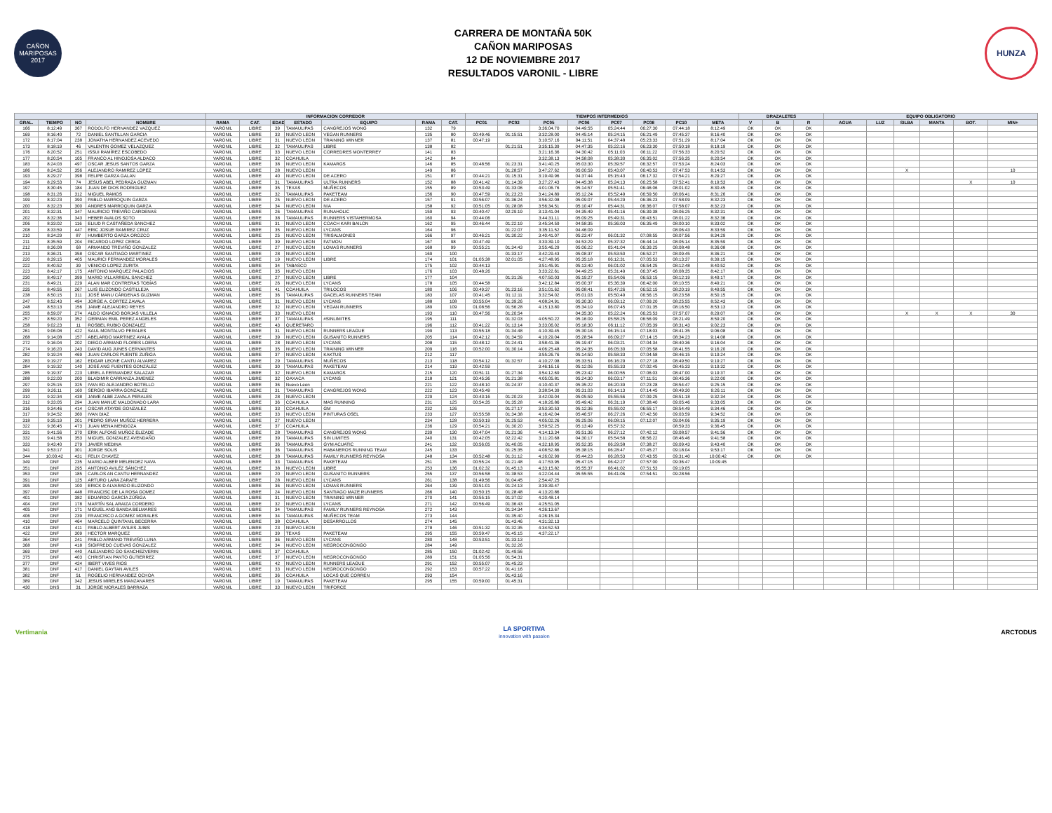CAÑON MARIPOSAS 2017
CARRERA DE MONTAÑA 50K
CAÑON MARIPOSAS
12 DE NOVIEMBRE 2017
RESULTADOS VARONIL - LIBRE
HUNZA
| | | | | INFORMACION CORREDOR | | | | | | | TIEMPOS INTERMEDIOS | | | | | | | | BRAZALETES | | | EQUIPO OBLIGATORIO | | | | | |
| --- | --- | --- | --- | --- | --- | --- | --- | --- | --- | --- | --- | --- | --- | --- | --- | --- | --- | --- | --- | --- | --- | --- | --- | --- | --- | --- | --- |
| GRAL. | TIEMPO | NO | NOMBRE | RAMA | CAT. | EDAD | ESTADO | EQUIPO | RAMA | CAT. | PC01 | PC02 | PC05 | PC06 | PC07 | PC08 | PC10 | META | V | B | R | AGUA | LUZ | SILBA | MANTA | BOT. | MIN+ |
| 166 | 8:12:49 | 367 | RODOLFO HERNANDEZ VAZQUEZ | VARONIL | LIBRE | 39 | TAMAULIPAS | CANGREJOS WONG | 132 | 79 | | | 3:36:04.70 | 04:49:55 | 05:24:44 | 06:27:30 | 07:44:18 | 8:12:49 | OK | OK | OK | | | | | | |
| 169 | 8:16:40 | 72 | DANIEL SANTILLAN GARCIA | VARONIL | LIBRE | 33 | NUEVO LEON | VEGAN RUNNERS | 135 | 80 | 00:49:46 | 01:15:51 | 3:32:28.00 | 04:45:14 | 05:24:15 | 06:21:49 | 07:45:37 | 8:16:40 | OK | OK | OK | | | | | | |
| 172 | 8:17:04 | 238 | JONATHA HERNANDEZ ACEVEDO | VARONIL | LIBRE | 31 | NUEVO LEON | TRAINING WINNER | 137 | 81 | 00:47:19 | | 3:10:57.16 | 04:11:51 | 04:37:48 | 05:23:33 | 07:51:29 | 8:17:04 | OK | OK | OK | | | | | | |
| 173 | 8:18:19 | 46 | VALENTIN GOMEZ VELAZQUEZ | VARONIL | LIBRE | 32 | TAMAULIPAS | LIBRE | 138 | 82 | | 01:21:51 | 3:35:15.39 | 04:47:35 | 05:22:16 | 06:23:30 | 07:50:18 | 8:18:19 | OK | OK | OK | | | | | | |
| 176 | 8:20:52 | 251 | ISSUI RAMÍREZ ESCOBEDO | VARONIL | LIBRE | 33 | NUEVO LEON | CORREDRES MONTERREY | 141 | 83 | | | 3:21:16.36 | 04:30:42 | 05:11:03 | 06:11:22 | 07:56:33 | 8:20:52 | OK | OK | OK | | | | | | |
| 177 | 8:20:54 | 105 | FRANCO AL HINOJOSA ALDACO | VARONIL | LIBRE | 32 | COAHUILA | | 142 | 84 | | | 3:32:38.13 | 04:58:08 | 05:38:30 | 06:35:02 | 07:56:35 | 8:20:54 | OK | OK | OK | | | | | | |
| 183 | 8:24:03 | 497 | OSCAR JESUS SANTOS GARZA | VARONIL | LIBRE | 38 | NUEVO LEON | KAMARGS | 146 | 85 | 00:48:56 | 01:23:31 | 3:41:40.25 | 05:03:30 | 05:39:57 | 06:32:57 | 07:53:24 | 8:24:03 | OK | OK | OK | | | | | | |
| 186 | 8:24:52 | 356 | ALEJANDRO RAMIREZ LOPEZ | VARONIL | LIBRE | 28 | NUEVO LEON | | 149 | 86 | | 01:28:57 | 3:47:27.62 | 05:00:59 | 05:43:07 | 06:40:53 | 07:47:53 | 8:14:53 | OK | OK | OK | | | X | | | 10 |
| 193 | 8:29:27 | 398 | FELIPE GARZA GALAN | VARONIL | LIBRE | 40 | NUEVO LEON | DE ACERO | 151 | 87 | 00:44:21 | 01:15:31 | 3:19:49.96 | 04:37:44 | 05:15:43 | 06:17:32 | 07:54:21 | 8:29:27 | OK | OK | OK | | | | | | |
| 194 | 8:29:53 | 74 | JESUS ABEL PEDRAZA GUZMAN | VARONIL | LIBRE | 31 | TAMAULIPAS | ULTRA RUNNERS | 152 | 88 | 00:41:42 | 01:14:39 | 3:27:27.43 | 04:45:38 | 05:24:13 | 06:25:58 | 07:52:41 | 8:19:53 | OK | OK | OK | | | | | X | 10 |
| 197 | 8:30:45 | 184 | JUAN DE DIOS RODRIGUEZ | VARONIL | LIBRE | 35 | TEXAS | MUÑECOS | 155 | 89 | 00:53:49 | 01:33:06 | 4:01:06.76 | 05:14:57 | 05:51:41 | 06:46:06 | 08:01:02 | 8:30:45 | OK | OK | OK | | | | | | |
| 198 | 8:31:26 | 312 | MIGUEL RAMOS | VARONIL | LIBRE | 32 | TAMAULIPAS | PAKETEAM | 156 | 90 | 00:47:59 | 01:23:23 | 3:41:24.89 | 05:12:24 | 05:52:49 | 06:59:50 | 08:06:41 | 8:31:26 | OK | OK | OK | | | | | | |
| 199 | 8:32:23 | 390 | PABLO MARROQUIN GARZA | VARONIL | LIBRE | 25 | NUEVO LEON | DE ACERO | 157 | 91 | 00:56:07 | 01:36:24 | 3:56:32.08 | 05:09:07 | 05:44:29 | 06:36:23 | 07:58:09 | 8:32:23 | OK | OK | OK | | | | | | |
| 200 | 8:32:23 | 300 | ANDRES MARROQUIN GARZA | VARONIL | LIBRE | 34 | NUEVO LEON | N/A | 158 | 92 | 00:51:05 | 01:28:08 | 3:56:34.51 | 05:10:47 | 05:44:31 | 06:36:07 | 07:58:07 | 8:32:23 | OK | OK | OK | | | | | | |
| 201 | 8:32:31 | 347 | MAURICIO TREVIÑO CARDENAS | VARONIL | LIBRE | 26 | TAMAULIPAS | RUNAHOLIC | 159 | 93 | 00:40:47 | 02:29:19 | 3:13:41.04 | 04:35:49 | 05:41:16 | 06:39:38 | 08:06:25 | 8:32:31 | OK | OK | OK | | | | | | |
| 202 | 8:32:36 | 343 | HEBER AVALOS SOTO | VARONIL | LIBRE | 38 | TAMAULIPAS | RUNNERS VISTAHERMOSA | 160 | 94 | 00:44:06 | | 3:44:31.11 | 05:09:25 | 05:49:31 | 06:43:51 | 08:01:22 | 8:32:36 | OK | OK | OK | | | | | | |
| 206 | 8:33:02 | 116 | ELIUD R CASTAÑEDA SANCHEZ | VARONIL | LIBRE | 31 | NUEVO LEON | COACH KARI BAILON | 162 | 95 | 00:46:44 | 01:22:19 | 3:45:34.59 | 04:58:35 | 05:36:03 | 06:35:49 | 08:00:10 | 8:33:02 | OK | OK | OK | | | | | | |
| 208 | 8:33:59 | 447 | ERIC JOSUE RAMIREZ CRUZ | VARONIL | LIBRE | 35 | NUEVO LEON | LYCANS | 164 | 96 | | 01:22:07 | 3:35:11.52 | 04:46:09 | | | 08:06:43 | 8:33:59 | OK | OK | OK | | | | | | |
| 210 | 8:34:29 | 87 | HUMBERTO GARZA OROZCO | VARONIL | LIBRE | 25 | NUEVO LEON | TRISALMONES | 166 | 97 | 00:46:21 | 01:30:22 | 3:40:41.07 | 05:23:47 | 06:01:32 | 07:08:55 | 08:07:56 | 8:34:29 | OK | OK | OK | | | | | | |
| 211 | 8:35:59 | 204 | RICARDO LOPEZ CERDA | VARONIL | LIBRE | 39 | NUEVO LEON | FATMON | 167 | 98 | 00:47:49 | | 3:33:39.10 | 04:53:29 | 05:37:32 | 06:44:14 | 08:05:14 | 8:35:59 | OK | OK | OK | | | | | | |
| 212 | 8:36:08 | 68 | ARMANDO TREVIÑO GONZALEZ | VARONIL | LIBRE | 27 | NUEVO LEON | LOMAS RUNNERS | 168 | 99 | 00:55:21 | 01:34:43 | 3:55:46.29 | 05:06:22 | 05:41:04 | 06:39:25 | 08:08:48 | 8:36:08 | OK | OK | OK | | | | | | |
| 213 | 8:36:21 | 358 | OSCAR SANTIAGO MARTINEZ | VARONIL | LIBRE | 28 | NUEVO LEON | | 169 | 100 | | 01:33:17 | 3:42:29.43 | 05:08:37 | 05:53:50 | 06:52:27 | 08:09:45 | 8:36:21 | OK | OK | OK | | | | | | |
| 220 | 8:39:15 | 405 | MAURICI FERNANDEZ MORALES | VARONIL | LIBRE | 19 | NUEVO LEON | LIBRE | 174 | 101 | 01:05:38 | 02:01:05 | 4:27:48.95 | 05:35:18 | 06:12:31 | 07:05:53 | 08:13:37 | 8:39:15 | OK | OK | OK | | | | | | |
| 222 | 8:40:52 | 39 | VENICIO LOPEZ ZURITA | VARONIL | LIBRE | 34 | TABASCO | | 175 | 102 | 00:44:13 | | 3:51:45.91 | 05:13:40 | 06:01:02 | 06:54:25 | 08:12:48 | 8:40:52 | OK | OK | OK | | | | | | |
| 223 | 8:42:17 | 175 | ANTONIO MARQUEZ PALACIOS | VARONIL | LIBRE | 35 | NUEVO LEON | | 176 | 103 | 00:48:26 | | 3:33:22.61 | 04:49:25 | 05:31:49 | 06:37:45 | 08:08:35 | 8:42:17 | OK | OK | OK | | | | | | |
| 230 | 8:49:17 | 399 | MARIO VILLARREAL SANCHEZ | VARONIL | LIBRE | 27 | NUEVO LEON | LIBRE | 177 | 104 | | 01:31:26 | 4:07:50.03 | 05:19:27 | 05:54:06 | 06:53:15 | 08:12:19 | 8:49:17 | OK | OK | OK | | | | | | |
| 231 | 8:49:21 | 229 | ALAN MAR CONTRERAS TOBÍAS | VARONIL | LIBRE | 26 | NUEVO LEON | LYCANS | 178 | 105 | 00:44:58 | | 3:42:12.84 | 05:00:37 | 05:36:39 | 06:42:00 | 08:10:55 | 8:49:21 | OK | OK | OK | | | | | | |
| 235 | 8:49:55 | 267 | LUIS ELIZONDO CASTILLEJA | VARONIL | LIBRE | 41 | COAHUILA | TRILOCOS | 180 | 106 | 00:49:37 | 01:23:16 | 3:51:01.62 | 05:08:41 | 05:47:26 | 06:52:15 | 08:20:19 | 8:49:55 | OK | OK | OK | | | | | | |
| 238 | 8:50:15 | 311 | JOSÉ MANU CÁRDENAS GUZMAN | VARONIL | LIBRE | 36 | TAMAULIPAS | GACELAS RUNNERS TEAM | 183 | 107 | 00:41:45 | 01:12:11 | 3:32:54.02 | 05:01:03 | 05:50:49 | 06:56:15 | 08:23:58 | 8:50:15 | OK | OK | OK | | | | | | |
| 247 | 8:52:43 | 494 | JORGE A. CORTEZ ZAVALA | VARONIL | LIBRE | 31 | NUEVO LEON | LYCANS | 188 | 108 | 00:55:04 | 01:39:26 | 4:08:24.91 | 05:30:30 | 06:09:12 | 07:09:20 | 08:25:55 | 8:52:43 | OK | OK | OK | | | | | | |
| 248 | 8:53:13 | 156 | JAIME ALEJANDRO REYES | VARONIL | LIBRE | 32 | NUEVO LEON | VEGAN RUNNERS | 189 | 109 | 01:08:56 | 01:56:28 | 4:15:13.80 | 05:34:19 | 06:07:45 | 07:01:35 | 08:16:50 | 8:53:13 | OK | OK | OK | | | | | | |
| 255 | 8:59:07 | 274 | ALDO IGNACIO BORJAS VILLELA | VARONIL | LIBRE | 33 | NUEVO LEON | | 193 | 110 | 00:47:56 | 01:20:54 | | 04:35:30 | 05:22:24 | 06:25:53 | 07:57:07 | 8:29:07 | OK | OK | OK | | | X | X | X | 30 |
| 257 | 8:59:20 | 352 | GERMAN EMIL PEREZ ANGELES | VARONIL | LIBRE | 37 | TAMAULIPAS | #SINLIMITES | 195 | 111 | | 01:32:03 | 4:05:50.22 | 05:16:09 | 05:58:25 | 06:56:09 | 08:21:49 | 8:59:20 | OK | OK | OK | | | | | | |
| 258 | 9:02:23 | 11 | ROSBEL RUBIO GONZALEZ | VARONIL | LIBRE | 43 | QUERETARO | | 196 | 112 | 00:41:22 | 01:13:14 | 3:33:06.02 | 05:18:30 | 06:11:12 | 07:05:39 | 08:31:43 | 9:02:23 | OK | OK | OK | | | | | | |
| 261 | 9:06:08 | 422 | SAUL MONTALVO PERALES | VARONIL | LIBRE | 31 | NUEVO LEON | RUNNERS LEAGUE | 199 | 113 | 00:55:18 | 01:34:48 | 4:10:39.45 | 05:30:16 | 06:15:14 | 07:18:03 | 08:41:35 | 9:06:08 | OK | OK | OK | | | | | | |
| 268 | 9:14:08 | 157 | ABELARDO MARTINEZ AYALA | VARONIL | LIBRE | 39 | NUEVO LEON | GUSANITO RUNNERS | 205 | 114 | 00:42:12 | 01:34:59 | 4:10:29.04 | 05:28:54 | 06:09:27 | 07:14:15 | 08:34:23 | 9:14:08 | OK | OK | OK | | | | | | |
| 272 | 9:16:04 | 202 | DIEGO ARMAND FLORES LOERA | VARONIL | LIBRE | 28 | NUEVO LEON | LYCANS | 208 | 115 | 00:48:12 | 01:24:41 | 3:58:41.36 | 05:19:47 | 06:03:21 | 07:04:34 | 08:40:36 | 9:16:04 | OK | OK | OK | | | | | | |
| 274 | 9:16:20 | 243 | DAVID AUG JUNES CERVANTES | VARONIL | LIBRE | 35 | NUEVO LEON | TRAINING WINNER | 209 | 116 | 00:52:00 | 01:30:14 | 4:06:25.48 | 05:24:35 | 06:05:30 | 07:05:58 | 08:41:55 | 9:16:20 | OK | OK | OK | | | | | | |
| 282 | 9:19:24 | 469 | JUAN CARLOS PUENTE ZUÑIGA | VARONIL | LIBRE | 37 | NUEVO LEON | KAKTUS | 212 | 117 | | | 3:55:26.76 | 05:14:50 | 05:58:33 | 07:04:58 | 08:46:15 | 9:19:24 | OK | OK | OK | | | | | | |
| 283 | 9:19:27 | 162 | EDGAR LEONE CANTU ALVAREZ | VARONIL | LIBRE | 29 | TAMAULIPAS | MUÑECOS | 213 | 118 | 00:54:12 | 01:32:57 | 4:10:27.08 | 05:33:51 | 06:16:29 | 07:27:18 | 08:49:50 | 9:19:27 | OK | OK | OK | | | | | | |
| 284 | 9:19:32 | 140 | JOSÉ ANG FUENTES GONZÁLEZ | VARONIL | LIBRE | 30 | TAMAULIPAS | PAKETEAM | 214 | 119 | 00:42:59 | | 3:46:16.16 | 05:12:06 | 05:55:33 | 07:02:45 | 08:45:33 | 9:19:32 | OK | OK | OK | | | | | | |
| 285 | 9:19:37 | 223 | URIEL A FERNANDEZ SALAZAR | VARONIL | LIBRE | 32 | NUEVO LEON | KAMARGS | 215 | 120 | 00:51:11 | 01:27:34 | 3:54:12.69 | 05:23:42 | 06:00:55 | 07:06:03 | 08:47:00 | 9:19:37 | OK | OK | OK | | | | | | |
| 288 | 9:22:00 | 200 | BLADIMIR CARRANZA JIMENEZ | VARONIL | LIBRE | 32 | OAXACA | LYCANS | 218 | 121 | 00:45:36 | 01:21:38 | 4:05:05.81 | 05:24:30 | 06:03:17 | 07:11:51 | 08:45:36 | 9:22:00 | OK | OK | OK | | | | | | |
| 297 | 9:25:15 | 325 | IVAN ED ALEJANDRO BOTELLO | VARONIL | LIBRE | 36 | Nuevo Leon | | 221 | 122 | 00:48:10 | 01:24:37 | 4:10:40.37 | 05:35:22 | 06:20:39 | 07:23:28 | 08:54:47 | 9:25:15 | OK | OK | OK | | | | | | |
| 299 | 9:26:11 | 160 | SERGIO IBARRA GONZALEZ | VARONIL | LIBRE | 31 | TAMAULIPAS | CANGREJOS WONG | 222 | 123 | 00:45:49 | | 3:38:54.39 | 05:31:03 | 06:14:13 | 07:14:45 | 08:49:30 | 9:26:11 | OK | OK | OK | | | | | | |
| 310 | 9:32:34 | 438 | JAIME ALBE ZAVALA PERALES | VARONIL | LIBRE | 28 | NUEVO LEON | | 229 | 124 | 00:43:16 | 01:20:23 | 3:42:09.04 | 05:05:59 | 05:55:56 | 07:09:25 | 08:51:18 | 9:32:34 | OK | OK | OK | | | | | | |
| 312 | 9:33:05 | 294 | JUAN MANUE MALDONADO LARA | VARONIL | LIBRE | 36 | COAHUILA | MAS RUNNING | 231 | 125 | 00:54:35 | 01:35:28 | 4:18:26.86 | 05:49:42 | 06:31:19 | 07:38:40 | 09:05:46 | 9:33:05 | OK | OK | OK | | | | | | |
| 316 | 9:34:46 | 414 | OSCAR ATAYDE GONZALEZ | VARONIL | LIBRE | 33 | COAHUILA | GM | 232 | 126 | | 01:27:17 | 3:53:30.53 | 05:12:36 | 05:55:02 | 06:55:17 | 08:54:49 | 9:34:46 | OK | OK | OK | | | | | | |
| 317 | 9:34:52 | 360 | IVAN DIAZ | VARONIL | LIBRE | 33 | NUEVO LEON | PINTURAS OSEL | 233 | 127 | 00:55:58 | 01:34:38 | 4:16:42.04 | 05:46:57 | 06:27:26 | 07:42:50 | 09:03:59 | 9:34:52 | OK | OK | OK | | | | | | |
| 318 | 9:35:19 | 201 | PEDRO SIRAH MUÑOZ HERRERA | VARONIL | LIBRE | 27 | NUEVO LEON | | 234 | 128 | 00:50:19 | 01:25:53 | 4:05:02.26 | 05:25:06 | 06:08:15 | 07:12:07 | 09:04:06 | 9:35:19 | OK | OK | OK | | | | | | |
| 322 | 9:36:45 | 473 | JUAN MENA MENDOZA | VARONIL | LIBRE | 37 | COAHUILA | | 236 | 129 | 00:54:21 | 01:30:20 | 3:59:52.25 | 05:13:49 | 05:57:32 | | 08:59:33 | 9:36:45 | OK | OK | OK | | | | | | |
| 331 | 9:41:56 | 370 | ERIK ALFONS MUÑOZ ELIZADE | VARONIL | LIBRE | 28 | TAMAULIPAS | CANGREJOS WONG | 239 | 130 | 00:47:04 | 01:21:36 | 4:14:13.34 | 05:51:36 | 06:27:12 | 07:42:12 | 09:08:57 | 9:41:56 | OK | OK | OK | | | | | | |
| 332 | 9:41:58 | 353 | MIGUEL GONZALEZ AVENDAÑO | VARONIL | LIBRE | 39 | TAMAULIPAS | SIN LIMITES | 240 | 131 | 00:42:05 | 02:22:42 | 3:11:20.68 | 04:30:17 | 05:54:58 | 06:56:22 | 08:46:46 | 9:41:58 | OK | OK | OK | | | | | | |
| 333 | 9:43:40 | 279 | JAVIER MEDINA | VARONIL | LIBRE | 36 | TAMAULIPAS | GYM ACUATIC | 241 | 132 | 00:56:05 | 01:40:05 | 4:32:18.95 | 05:52:35 | 06:29:58 | 07:38:27 | 09:09:43 | 9:43:40 | OK | OK | OK | | | | | | |
| 341 | 9:53:17 | 301 | JORGE SOLIS | VARONIL | LIBRE | 36 | TAMAULIPAS | HABANEROS RUNNING TEAM | 245 | 133 | | 01:25:35 | 4:08:52.86 | 05:38:15 | 06:28:47 | 07:45:27 | 09:18:04 | 9:53:17 | OK | OK | OK | | | | | | |
| 344 | 10:00:42 | 431 | FELIX CHAVEZ | VARONIL | LIBRE | 38 | TAMAULIPAS | FAMILY RUNNERS REYNOSA | 248 | 134 | 00:52:48 | 01:31:12 | 4:26:02.99 | 05:44:23 | 06:28:53 | 07:43:55 | 09:31:40 | 10:00:42 | OK | OK | OK | | | | | | |
| 349 | DNF | 235 | MARIO ALBER MELENDEZ NAVA | VARONIL | LIBRE | 33 | TAMAULIPAS | PAKETEAM | 251 | 135 | 00:55:24 | 01:21:48 | 4:17:53.95 | 05:47:15 | 06:42:27 | 07:57:00 | 09:36:47 | 10:09:45 | | | | | | | | | |
| 351 | DNF | 295 | ANTONIO AVILÉZ SÁNCHEZ | VARONIL | LIBRE | 38 | NUEVO LEON | LIBRE | 253 | 136 | 01:02:32 | 01:45:13 | 4:33:15.82 | 05:55:37 | 06:41:02 | 07:51:53 | 09:19:05 | | | | | | | | | | |
| 353 | DNF | 185 | CARLOS AN CANTU HERNANDEZ | VARONIL | LIBRE | 20 | NUEVO LEON | GUSANITO RUNNERS | 255 | 137 | 00:56:58 | 01:38:53 | 4:22:04.44 | 05:55:55 | 06:41:06 | 07:54:51 | 09:28:56 | | | | | | | | | | |
| 391 | DNF | 125 | ARTURO LARA ZARATE | VARONIL | LIBRE | 28 | NUEVO LEON | LYCANS | 261 | 138 | 01:49:56 | 01:04:45 | 2:54:47.25 | | | | | | | | | | | | | | |
| 395 | DNF | 100 | ERICK D ALVARADO ELIZONDO | VARONIL | LIBRE | 36 | NUEVO LEON | LOMAS RUNNERS | 264 | 139 | 00:51:01 | 01:24:13 | 3:39:39.47 | | | | | | | | | | | | | | |
| 397 | DNF | 448 | FRANCISC DE LA ROSA GOMEZ | VARONIL | LIBRE | 24 | NUEVO LEON | SANTIAGO MAZE RUNNERS | 266 | 140 | 00:50:15 | 01:28:48 | 4:13:20.86 | | | | | | | | | | | | | | |
| 401 | DNF | 382 | EDUARDO GARCÍA ZÚÑIGA | VARONIL | LIBRE | 31 | NUEVO LEON | TRAINING WINNER | 270 | 141 | 00:55:15 | 01:37:02 | 4:20:48.14 | | | | | | | | | | | | | | |
| 404 | DNF | 178 | MARTÍN SAL ARAIZA CORDERO | VARONIL | LIBRE | 32 | NUEVO LEON | LYCANS | 271 | 142 | 00:56:49 | 01:36:43 | 4:25:51.05 | | | | | | | | | | | | | | |
| 405 | DNF | 171 | MIGUEL ANG BANDA BELMARES | VARONIL | LIBRE | 34 | TAMAULIPAS | FAMILY RUNNERS REYNOSA | 272 | 143 | | 01:34:34 | 4:26:13.67 | | | | | | | | | | | | | | |
| 406 | DNF | 239 | FRANCISCO A GOMEZ MORALES | VARONIL | LIBRE | 34 | TAMAULIPAS | MUÑECOS TEAM | 273 | 144 | | 01:35:40 | 4:26:15.34 | | | | | | | | | | | | | | |
| 410 | DNF | 464 | MARCELO QUINTANIL BECERRA | VARONIL | LIBRE | 38 | COAHUILA | DESARROLLOS | 274 | 145 | | 01:43:46 | 4:31:32.13 | | | | | | | | | | | | | | |
| 418 | DNF | 411 | PABLO ALBERT AVILES JUBIS | VARONIL | LIBRE | 23 | NUEVO LEON | | 278 | 146 | 00:51:32 | 01:32:35 | 4:34:52.53 | | | | | | | | | | | | | | |
| 422 | DNF | 309 | HECTOR MARQUEZ | VARONIL | LIBRE | 39 | TEXAS | PAKETEAM | 295 | 155 | 00:59:47 | 01:45:15 | 4:37:22.17 | | | | | | | | | | | | | | |
| 364 | DNF | 241 | PABLO ARMAND TREVIÑO LUNA | VARONIL | LIBRE | 36 | NUEVO LEON | LYCANS | 280 | 148 | 00:53:51 | 01:33:13 | | | | | | | | | | | | | | | |
| 368 | DNF | 418 | SIGIFREDO CUEVAS GONZALEZ | VARONIL | LIBRE | 34 | NUEVO LEON | NEGROCONGONGO | 284 | 149 | | 01:32:26 | | | | | | | | | | | | | | | |
| 369 | DNF | 440 | ALEJANDRO GO SANCHEZVERIN | VARONIL | LIBRE | 37 | COAHUILA | | 285 | 150 | 01:02:42 | 01:49:56 | | | | | | | | | | | | | | | |
| 375 | DNF | 403 | CHRISTIAN PANTO GUTIERREZ | VARONIL | LIBRE | 37 | NUEVO LEON | NEGROCONGONGO | 289 | 151 | 01:05:56 | 01:54:31 | | | | | | | | | | | | | | | |
| 377 | DNF | 424 | IBERT VIVES RIOS | VARONIL | LIBRE | 42 | NUEVO LEON | RUNNERS LEAGUE | 291 | 152 | 00:55:07 | 01:45:23 | | | | | | | | | | | | | | | |
| 381 | DNF | 417 | DANIEL GAYTAN AVILES | VARONIL | LIBRE | 33 | NUEVO LEON | NEGROCONGONGO | 292 | 153 | 00:57:22 | 01:41:16 | | | | | | | | | | | | | | | |
| 382 | DNF | 51 | ROGELIO HERNANDEZ OCHOA | VARONIL | LIBRE | 36 | COAHUILA | LOCAS QUE CORREN | 293 | 154 | | 01:43:16 | | | | | | | | | | | | | | | |
| 389 | DNF | 342 | JESUS MIRELES MANZANARES | VARONIL | LIBRE | 19 | TAMAULIPAS | PAKETEAM | 295 | 155 | 00:59:00 | 01:45:31 | | | | | | | | | | | | | | | |
| 430 | DNS | 31 | JORGE MORALES BARRAZA | VARONIL | LIBRE | 33 | NUEVO LEON | TRIFORCE | | | | | | | | | | | | | | | | | | | |
Vertimania
LA SPORTIVA
innovation with passion
ARCTODUS